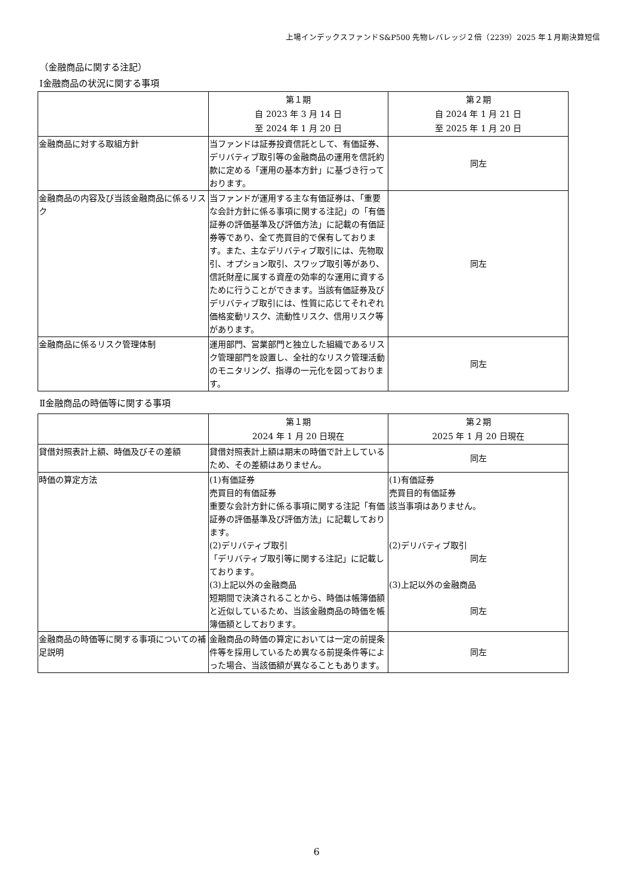上場インデックスファンドS&P500 先物レバレッジ２倍（2239）2025 年１月期決算短信
（金融商品に関する注記）
Ⅰ金融商品の状況に関する事項
| | 第１期 自 2023 年 3 月 14 日 至 2024 年 1 月 20 日 | 第２期 自 2024 年 1 月 21 日 至 2025 年 1 月 20 日 |
| 金融商品に対する取組方針 | 当ファンドは証券投資信託として、有価証券、デリバティブ取引等の金融商品の運用を信託約款に定める「運用の基本方針」に基づき行っております。 | 同左 |
| 金融商品の内容及び当該金融商品に係るリスク | 当ファンドが運用する主な有価証券は、「重要な会計方針に係る事項に関する注記」の「有価証券の評価基準及び評価方法」に記載の有価証券等であり、全て売買目的で保有しております。また、主なデリバティブ取引には、先物取引、オプション取引、スワップ取引等があり、信託財産に属する資産の効率的な運用に資するために行うことができます。当該有価証券及びデリバティブ取引には、性質に応じてそれぞれ価格変動リスク、流動性リスク、信用リスク等があります。 | 同左 |
| 金融商品に係るリスク管理体制 | 運用部門、営業部門と独立した組織であるリスク管理部門を設置し、全社的なリスク管理活動のモニタリング、指導の一元化を図っております。 | 同左 |
Ⅱ金融商品の時価等に関する事項
| | 第１期 2024 年 1 月 20 日現在 | 第２期 2025 年 1 月 20 日現在 |
| 貸借対照表計上額、時価及びその差額 | 貸借対照表計上額は期末の時価で計上しているため、その差額はありません。 | 同左 |
| 時価の算定方法 | (1)有価証券 売買目的有価証券 重要な会計方針に係る事項に関する注記「有価証券の評価基準及び評価方法」に記載しております。 (2)デリバティブ取引 「デリバティブ取引等に関する注記」に記載しております。 (3)上記以外の金融商品 短期間で決済されることから、時価は帳簿価額と近似しているため、当該金融商品の時価を帳簿価額としております。 | (1)有価証券 売買目的有価証券 該当事項はありません。 (2)デリバティブ取引 同左 (3)上記以外の金融商品 同左 |
| 金融商品の時価等に関する事項についての補足説明 | 金融商品の時価の算定においては一定の前提条件等を採用しているため異なる前提条件等によった場合、当該価額が異なることもあります。 | 同左 |
6